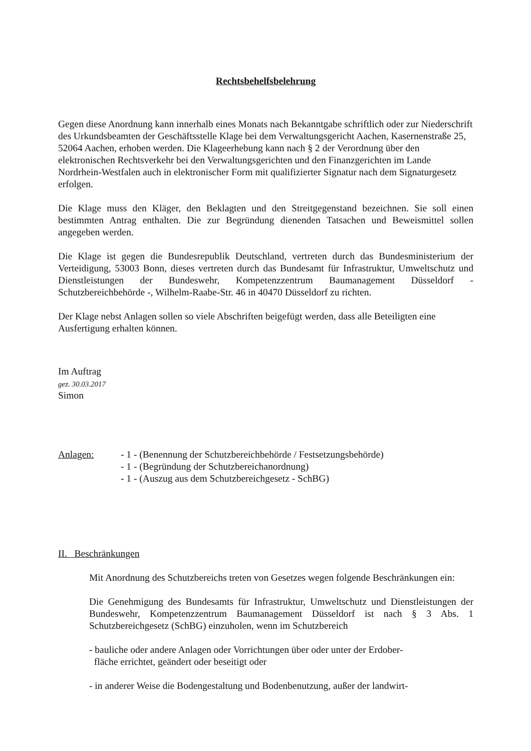Rechtsbehelfsbelehrung
Gegen diese Anordnung kann innerhalb eines Monats nach Bekanntgabe schriftlich oder zur Niederschrift des Urkundsbeamten der Geschäftsstelle Klage bei dem Verwaltungsgericht Aachen, Kasernenstraße 25, 52064 Aachen, erhoben werden. Die Klageerhebung kann nach § 2 der Verordnung über den elektronischen Rechtsverkehr bei den Verwaltungsgerichten und den Finanzgerichten im Lande Nordrhein-Westfalen auch in elektronischer Form mit qualifizierter Signatur nach dem Signaturgesetz erfolgen.
Die Klage muss den Kläger, den Beklagten und den Streitgegenstand bezeichnen. Sie soll einen bestimmten Antrag enthalten. Die zur Begründung dienenden Tatsachen und Beweismittel sollen angegeben werden.
Die Klage ist gegen die Bundesrepublik Deutschland, vertreten durch das Bundesministerium der Verteidigung, 53003 Bonn, dieses vertreten durch das Bundesamt für Infrastruktur, Umweltschutz und Dienstleistungen der Bundeswehr, Kompetenzzentrum Baumanagement Düsseldorf - Schutzbereichbehörde -, Wilhelm-Raabe-Str. 46 in 40470 Düsseldorf zu richten.
Der Klage nebst Anlagen sollen so viele Abschriften beigefügt werden, dass alle Beteiligten eine Ausfertigung erhalten können.
Im Auftrag
gez. 30.03.2017
Simon
Anlagen: - 1 - (Benennung der Schutzbereichbehörde / Festsetzungsbehörde)
- 1 - (Begründung der Schutzbereichanordnung)
- 1 - (Auszug aus dem Schutzbereichgesetz - SchBG)
II. Beschränkungen
Mit Anordnung des Schutzbereichs treten von Gesetzes wegen folgende Beschränkungen ein:
Die Genehmigung des Bundesamts für Infrastruktur, Umweltschutz und Dienstleistungen der Bundeswehr, Kompetenzzentrum Baumanagement Düsseldorf ist nach § 3 Abs. 1 Schutzbereichgesetz (SchBG) einzuholen, wenn im Schutzbereich
- bauliche oder andere Anlagen oder Vorrichtungen über oder unter der Erdober-
fläche errichtet, geändert oder beseitigt oder
- in anderer Weise die Bodengestaltung und Bodenbenutzung, außer der landwirt-